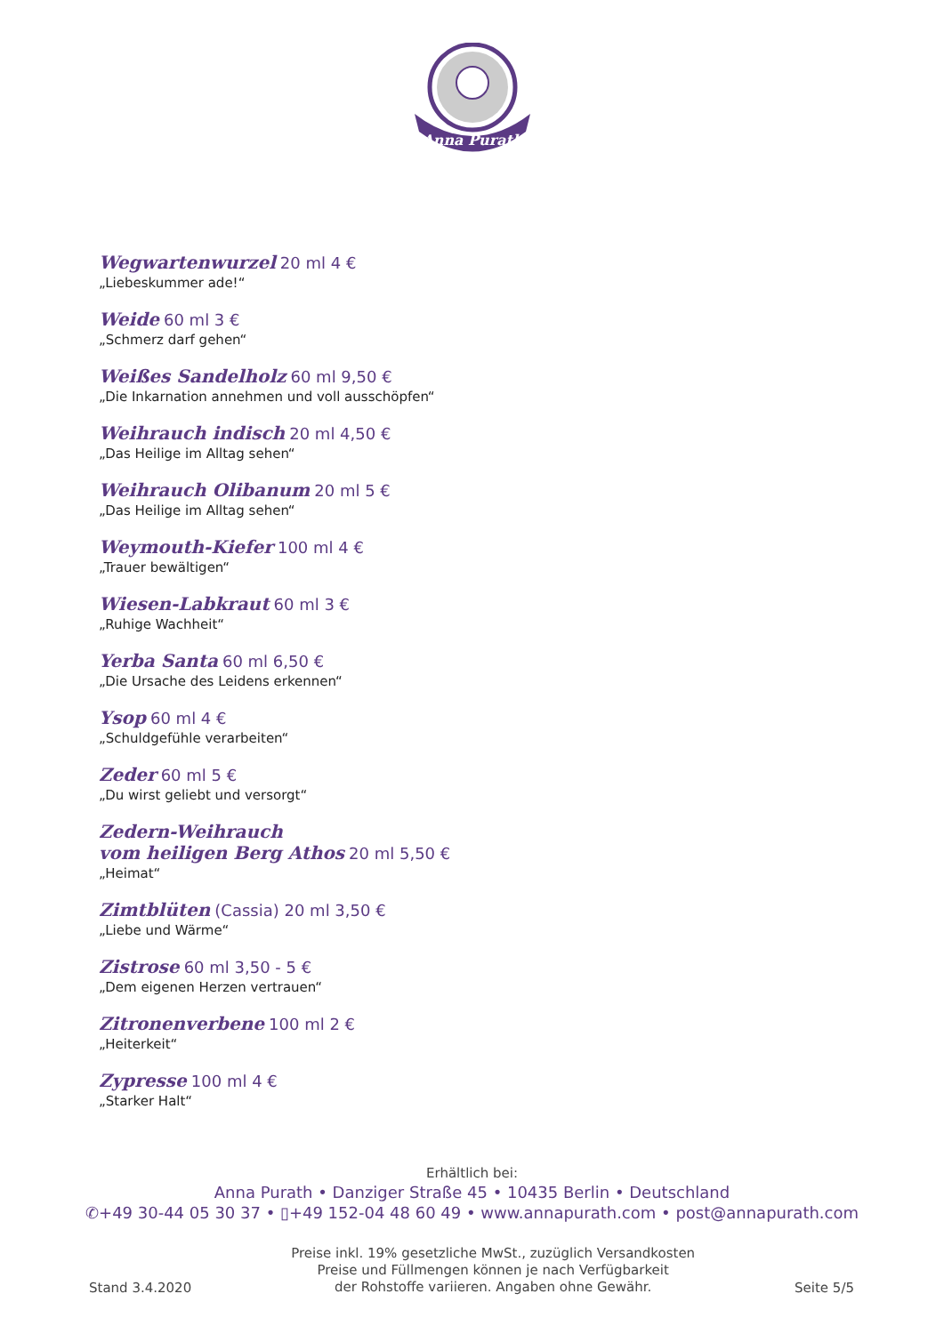Anna Purath
Wegwartenwurzel 20 ml 4 €
„Liebeskummer ade!“
Weide 60 ml 3 €
„Schmerz darf gehen“
Weißes Sandelholz 60 ml 9,50 €
„Die Inkarnation annehmen und voll ausschöpfen“
Weihrauch indisch 20 ml 4,50 €
„Das Heilige im Alltag sehen“
Weihrauch Olibanum 20 ml 5 €
„Das Heilige im Alltag sehen“
Weymouth-Kiefer 100 ml 4 €
„Trauer bewältigen“
Wiesen-Labkraut 60 ml 3 €
„Ruhige Wachheit“
Yerba Santa 60 ml 6,50 €
„Die Ursache des Leidens erkennen“
Ysop 60 ml 4 €
„Schuldgefühle verarbeiten“
Zeder 60 ml 5 €
„Du wirst geliebt und versorgt“
Zedern-Weihrauch
vom heiligen Berg Athos 20 ml 5,50 €
„Heimat“
Zimtblüten (Cassia) 20 ml 3,50 €
„Liebe und Wärme“
Zistrose 60 ml 3,50 - 5 €
„Dem eigenen Herzen vertrauen“
Zitronenverbene 100 ml 2 €
„Heiterkeit“
Zypresse 100 ml 4 €
„Starker Halt“
Erhältlich bei:
Anna Purath • Danziger Straße 45 • 10435 Berlin • Deutschland
✆+49 30-44 05 30 37 • ▯+49 152-04 48 60 49 • www.annapurath.com • post@annapurath.com
Stand 3.4.2020
Preise inkl. 19% gesetzliche MwSt., zuzüglich Versandkosten
Preise und Füllmengen können je nach Verfügbarkeit
der Rohstoffe variieren. Angaben ohne Gewähr.
Seite 5/5